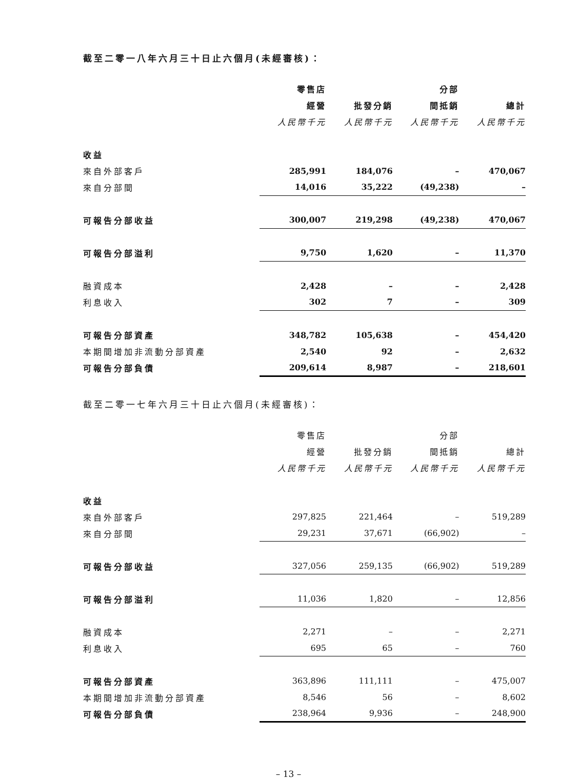截至二零一八年六月三十日止六個月(未經審核)：
| | 零售店 | | 分部 | |
| | 經營 | 批發分銷 | 間抵銷 | 總計 |
| | 人民幣千元 | 人民幣千元 | 人民幣千元 | 人民幣千元 |
| 收益 | | | | |
| 來自外部客戶 | 285,991 | 184,076 | – | 470,067 |
| 來自分部間 | 14,016 | 35,222 | (49,238) | – |
| 可報告分部收益 | 300,007 | 219,298 | (49,238) | 470,067 |
| 可報告分部溢利 | 9,750 | 1,620 | – | 11,370 |
| 融資成本 | 2,428 | – | – | 2,428 |
| 利息收入 | 302 | 7 | – | 309 |
| 可報告分部資產 | 348,782 | 105,638 | – | 454,420 |
| 本期間增加非流動分部資產 | 2,540 | 92 | – | 2,632 |
| 可報告分部負債 | 209,614 | 8,987 | – | 218,601 |
截至二零一七年六月三十日止六個月(未經審核)：
| | 零售店 | | 分部 | |
| | 經營 | 批發分銷 | 間抵銷 | 總計 |
| | 人民幣千元 | 人民幣千元 | 人民幣千元 | 人民幣千元 |
| 收益 | | | | |
| 來自外部客戶 | 297,825 | 221,464 | – | 519,289 |
| 來自分部間 | 29,231 | 37,671 | (66,902) | – |
| 可報告分部收益 | 327,056 | 259,135 | (66,902) | 519,289 |
| 可報告分部溢利 | 11,036 | 1,820 | – | 12,856 |
| 融資成本 | 2,271 | – | – | 2,271 |
| 利息收入 | 695 | 65 | – | 760 |
| 可報告分部資產 | 363,896 | 111,111 | – | 475,007 |
| 本期間增加非流動分部資產 | 8,546 | 56 | – | 8,602 |
| 可報告分部負債 | 238,964 | 9,936 | – | 248,900 |
– 13 –